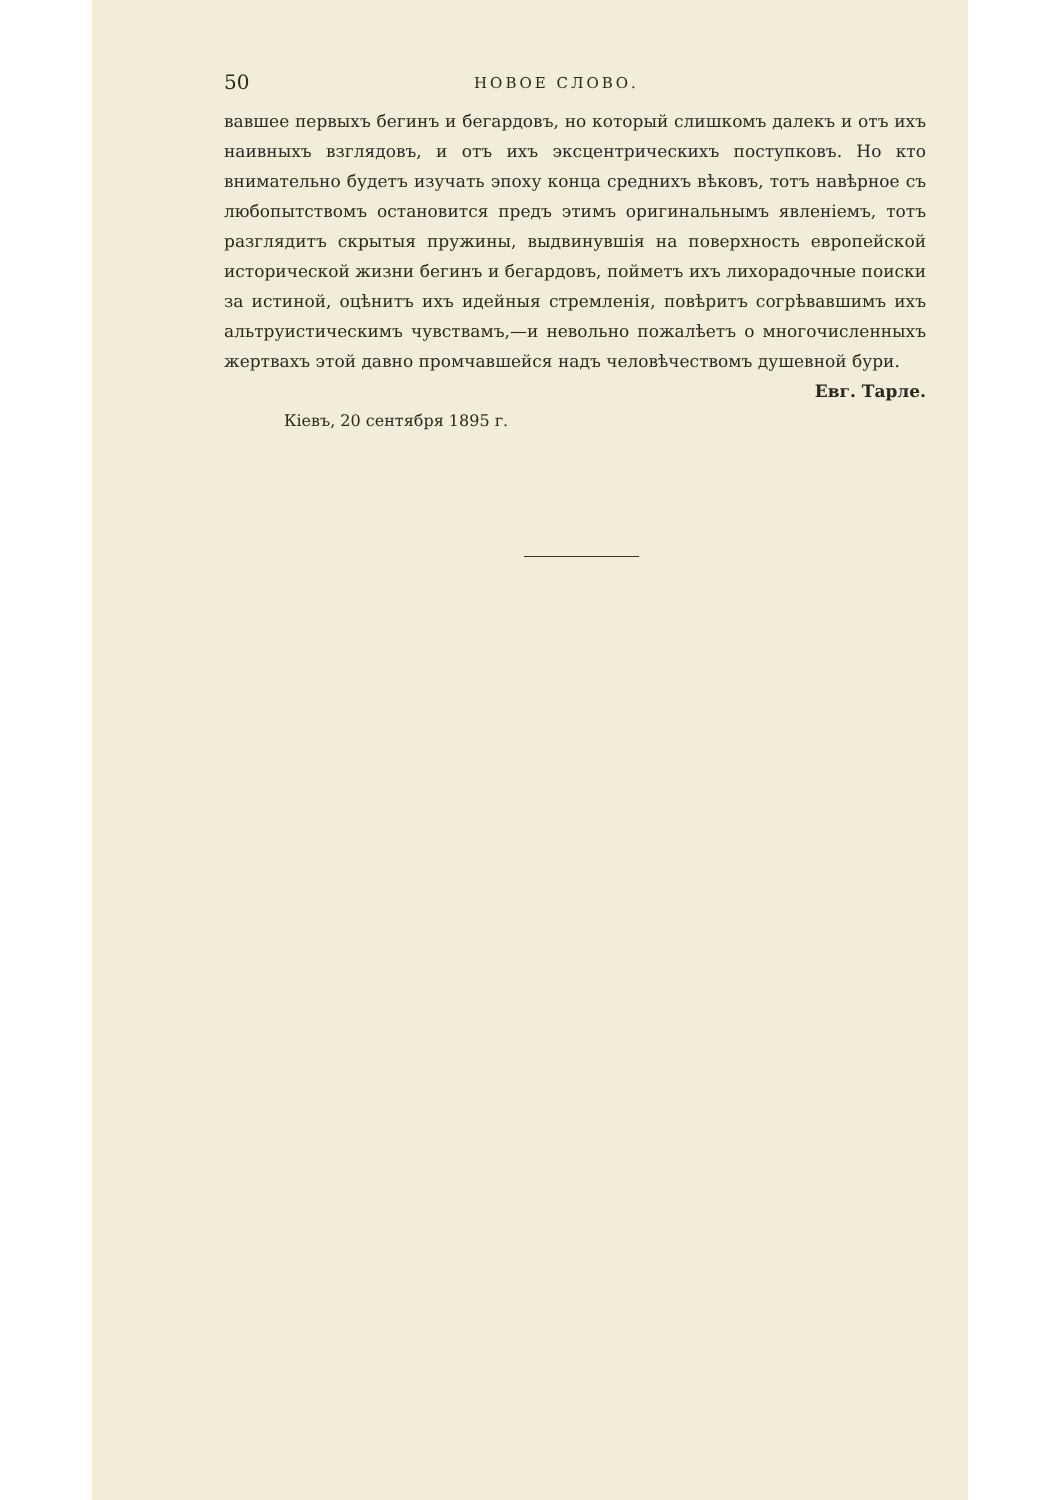50 НОВОЕ СЛОВО.
вавшее первыхъ бегинъ и бегардовъ, но который слишкомъ далекъ и отъ ихъ наивныхъ взглядовъ, и отъ ихъ эксцентрическихъ поступковъ. Но кто внимательно будетъ изучать эпоху конца среднихъ вѣковъ, тотъ навѣрное съ любопытствомъ остановится предъ этимъ оригинальнымъ явленіемъ, тотъ разглядитъ скрытыя пружины, выдвинувшія на поверхность европейской исторической жизни бегинъ и бегардовъ, пойметъ ихъ лихорадочные поиски за истиной, оцѣнитъ ихъ идейныя стремленія, повѣритъ согрѣвавшимъ ихъ альтруистическимъ чувствамъ,—и невольно пожалѣетъ о многочисленныхъ жертвахъ этой давно промчавшейся надъ человѣчествомъ душевной бури.
Евг. Тарле.
Кіевъ, 20 сентября 1895 г.